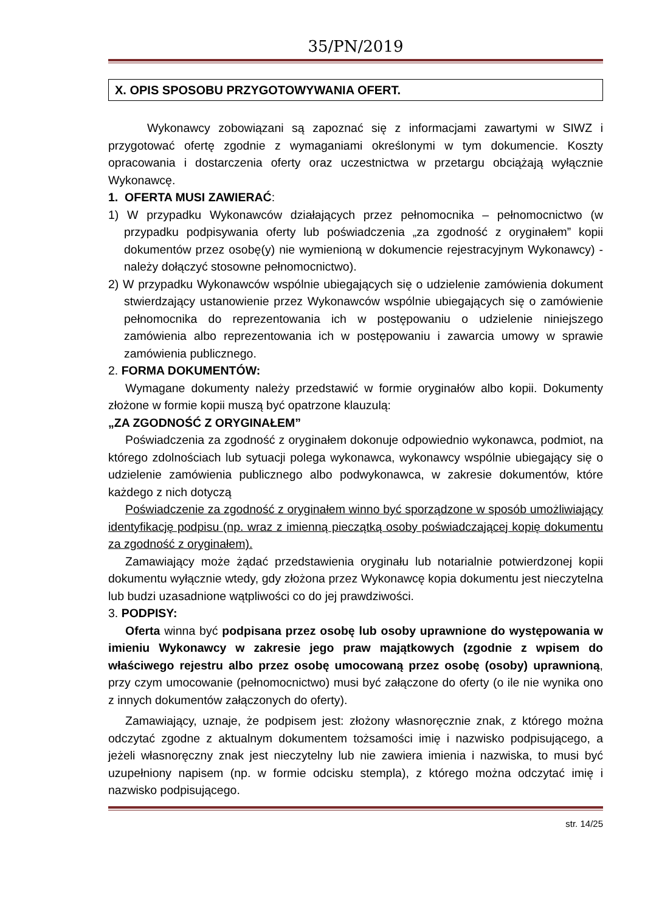35/PN/2019
X. OPIS SPOSOBU PRZYGOTOWYWANIA OFERT.
Wykonawcy zobowiązani są zapoznać się z informacjami zawartymi w SIWZ i przygotować ofertę zgodnie z wymaganiami określonymi w tym dokumencie. Koszty opracowania i dostarczenia oferty oraz uczestnictwa w przetargu obciążają wyłącznie Wykonawcę.
1. OFERTA MUSI ZAWIERAĆ:
1) W przypadku Wykonawców działających przez pełnomocnika – pełnomocnictwo (w przypadku podpisywania oferty lub poświadczenia „za zgodność z oryginałem” kopii dokumentów przez osobę(y) nie wymienioną w dokumencie rejestracyjnym Wykonawcy) - należy dołączyć stosowne pełnomocnictwo).
2) W przypadku Wykonawców wspólnie ubiegających się o udzielenie zamówienia dokument stwierdzający ustanowienie przez Wykonawców wspólnie ubiegających się o zamówienie pełnomocnika do reprezentowania ich w postępowaniu o udzielenie niniejszego zamówienia albo reprezentowania ich w postępowaniu i zawarcia umowy w sprawie zamówienia publicznego.
2. FORMA DOKUMENTÓW:
Wymagane dokumenty należy przedstawić w formie oryginałów albo kopii. Dokumenty złożone w formie kopii muszą być opatrzone klauzulą:
„ZA ZGODNOŚĆ Z ORYGINAŁEM”
Poświadczenia za zgodność z oryginałem dokonuje odpowiednio wykonawca, podmiot, na którego zdolnościach lub sytuacji polega wykonawca, wykonawcy wspólnie ubiegający się o udzielenie zamówienia publicznego albo podwykonawca, w zakresie dokumentów, które każdego z nich dotyczą
Poświadczenie za zgodność z oryginałem winno być sporządzone w sposób umożliwiający identyfikację podpisu (np. wraz z imienną pieczątką osoby poświadczającej kopię dokumentu za zgodność z oryginałem).
Zamawiający może żądać przedstawienia oryginału lub notarialnie potwierdzonej kopii dokumentu wyłącznie wtedy, gdy złożona przez Wykonawcę kopia dokumentu jest nieczytelna lub budzi uzasadnione wątpliwości co do jej prawdziwości.
3. PODPISY:
Oferta winna być podpisana przez osobę lub osoby uprawnione do występowania w imieniu Wykonawcy w zakresie jego praw majątkowych (zgodnie z wpisem do właściwego rejestru albo przez osobę umocowaną przez osobę (osoby) uprawnioną, przy czym umocowanie (pełnomocnictwo) musi być załączone do oferty (o ile nie wynika ono z innych dokumentów załączonych do oferty).
Zamawiający, uznaje, że podpisem jest: złożony własnoręcznie znak, z którego można odczytać zgodne z aktualnym dokumentem tożsamości imię i nazwisko podpisującego, a jeżeli własnoręczny znak jest nieczytelny lub nie zawiera imienia i nazwiska, to musi być uzupełniony napisem (np. w formie odcisku stempla), z którego można odczytać imię i nazwisko podpisującego.
str. 14/25